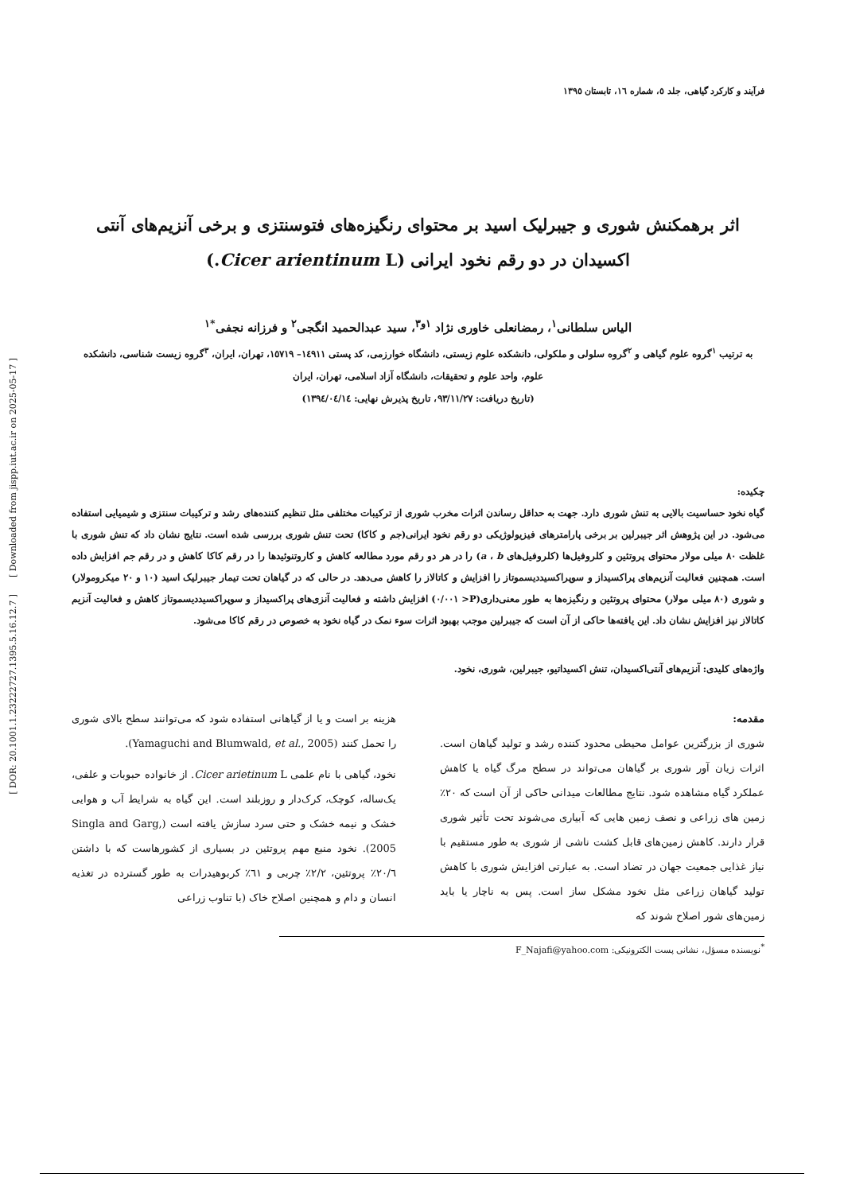[ DOR: 20.1001.1.23222727.1395.5.16.12.7 ] [ Downloaded from jispp.iut.ac.ir on 2025-05-17 ]
فرآیند و کارکرد گیاهی، جلد ٥، شماره ١٦، تابستان ١٣٩٥
اثر برهمکنش شوری و جیبرلیک اسید بر محتوای رنگیزه‌های فتوسنتزی و برخی آنزیم‌های آنتی اکسیدان در دو رقم نخود ایرانی (Cicer arientinum L.)
الیاس سلطانی<sup>١</sup>، رمضانعلی خاوری نژاد <sup>١و٣</sup>، سید عبدالحمید انگجی<sup>٢</sup> و فرزانه نجفی<sup>*١</sup>
به ترتیب <sup>١</sup>گروه علوم گیاهی و <sup>٢</sup>گروه سلولی و ملکولی، دانشکده علوم زیستی، دانشگاه خوارزمی، کد پستی ١٤٩١١– ١٥٧١٩، تهران، ایران، <sup>٣</sup>گروه زیست شناسی، دانشکده علوم، واحد علوم و تحقیقات، دانشگاه آزاد اسلامی، تهران، ایران
(تاریخ دریافت: ٩٣/١١/٢٧، تاریخ پذیرش نهایی: ١٣٩٤/٠٤/١٤)
چکیده:
گیاه نخود حساسیت بالایی به تنش شوری دارد. جهت به حداقل رساندن اثرات مخرب شوری از ترکیبات مختلفی مثل تنظیم کننده‌های رشد و ترکیبات سنتزی و شیمیایی استفاده می‌شود. در این پژوهش اثر جیبرلین بر برخی پارامترهای فیزیولوژیکی دو رقم نخود ایرانی(جم و کاکا) تحت تنش شوری بررسی شده است. نتایج نشان داد که تنش شوری با غلظت ٨٠ میلی مولار محتوای پروتئین و کلروفیل‌ها (کلروفیل‌های a ، b) را در هر دو رقم مورد مطالعه کاهش و کاروتنوئیدها را در رقم کاکا کاهش و در رقم جم افزایش داده است. همچنین فعالیت آنزیم‌های پراکسیداز و سوپراکسیددیسموتاز را افزایش و کاتالاز را کاهش می‌دهد. در حالی که در گیاهان تحت تیمار جیبرلیک اسید (١٠ و ٢٠ میکرومولار) و شوری (٨٠ میلی مولار) محتوای پروتئین و رنگیزه‌ها به طور معنی‌داری(P< ٠/٠٠١) افزایش داشته و فعالیت آنزی‌های پراکسیداز و سوپراکسیددیسموتاز کاهش و فعالیت آنزیم کاتالاز نیز افزایش نشان داد. این یافته‌ها حاکی از آن است که جیبرلین موجب بهبود اثرات سوء نمک در گیاه نخود به خصوص در رقم کاکا می‌شود.
واژه‌های کلیدی: آنزیم‌های آنتی‌اکسیدان، تنش اکسیداتیو، جیبرلین، شوری، نخود.
مقدمه:
شوری از بزرگترین عوامل محیطی محدود کننده رشد و تولید گیاهان است. اثرات زیان آور شوری بر گیاهان می‌تواند در سطح مرگ گیاه یا کاهش عملکرد گیاه مشاهده شود. نتایج مطالعات میدانی حاکی از آن است که ٢٠٪ زمین های زراعی و نصف زمین هایی که آبیاری می‌شوند تحت تأثیر شوری قرار دارند. کاهش زمین‌های قابل کشت ناشی از شوری به طور مستقیم با نیاز غذایی جمعیت جهان در تضاد است. به عبارتی افزایش شوری با کاهش تولید گیاهان زراعی مثل نخود مشکل ساز است. پس به ناچار یا باید زمین‌های شور اصلاح شوند که
هزینه بر است و یا از گیاهانی استفاده شود که می‌توانند سطح بالای شوری را تحمل کنند (Yamaguchi and Blumwald, et al., 2005).
نخود، گیاهی با نام علمی Cicer arietinum L. از خانواده حبوبات و علفی، یک‌ساله، کوچک، کرک‌دار و روزبلند است. این گیاه به شرایط آب و هوایی خشک و نیمه خشک و حتی سرد سازش یافته است (Singla and Garg, 2005). نخود منبع مهم پروتئین در بسیاری از کشورهاست که با داشتن ٢٠/٦٪ پروتئین، ٢/٢٪ چربی و ٦١٪ کربوهیدرات به طور گسترده در تغذیه انسان و دام و همچنین اصلاح خاک (با تناوب زراعی
<sup>*</sup> نویسنده مسؤل، نشانی پست الکترونیکی: F_Najafi@yahoo.com